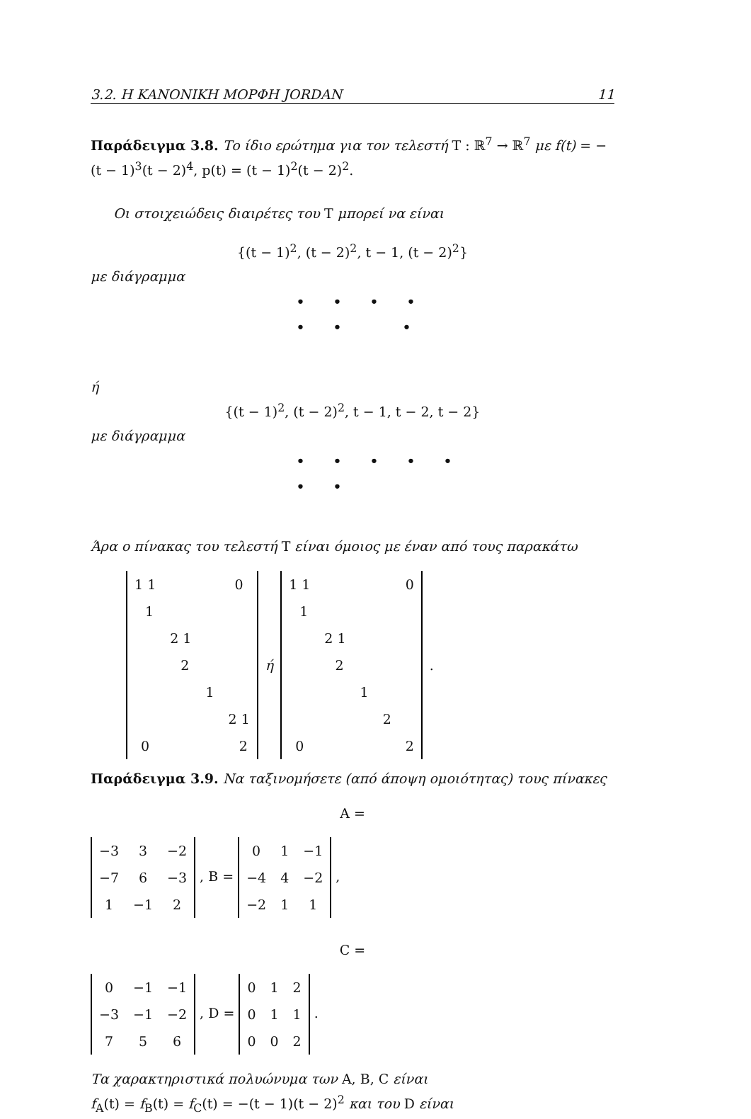3.2. Η ΚΑΝΟΝΙΚΗ ΜΟΡΦΗ JORDAN 11
Παράδειγμα 3.8. Το ίδιο ερώτημα για τον τελεστή T : ℝ<sup>7</sup> → ℝ<sup>7</sup> με f(t) = −(t − 1)<sup>3</sup>(t − 2)<sup>4</sup>, p(t) = (t − 1)<sup>2</sup>(t − 2)<sup>2</sup>.
Οι στοιχειώδεις διαιρέτες του T μπορεί να είναι
{(t − 1)<sup>2</sup>, (t − 2)<sup>2</sup>, t − 1, (t − 2)<sup>2</sup>}
με διάγραμμα
• • • •
• • •
ή
{(t − 1)<sup>2</sup>, (t − 2)<sup>2</sup>, t − 1, t − 2, t − 2}
με διάγραμμα
• • • • •
• •
Άρα ο πίνακας του τελεστή T είναι όμοιος με έναν από τους παρακάτω
| 1 1 | | | 0 |
| 1 | | | |
| | 2 1 | | |
| | 2 | | |
| | | 1 | |
| | | | 2 1 |
| 0 | | | 2 |
ή
| 1 1 | | | | 0 |
| 1 | | | | |
| | 2 1 | | | |
| | 2 | | | |
| | | 1 | | |
| | | | 2 | |
| 0 | | | | 2 |
.
Παράδειγμα 3.9. Να ταξινομήσετε (από άποψη ομοιότητας) τους πίνακες
A =
| −3 | 3 | −2 |
| −7 | 6 | −3 |
| 1 | −1 | 2 |
, B =
| 0 | 1 | −1 |
| −4 | 4 | −2 |
| −2 | 1 | 1 |
,
C =
| 0 | −1 | −1 |
| −3 | −1 | −2 |
| 7 | 5 | 6 |
, D =
| 0 | 1 | 2 |
| 0 | 1 | 1 |
| 0 | 0 | 2 |
.
Τα χαρακτηριστικά πολυώνυμα των A, B, C είναι
f<sub>A</sub>(t) = f<sub>B</sub>(t) = f<sub>C</sub>(t) = −(t − 1)(t − 2)<sup>2</sup> και του D είναι